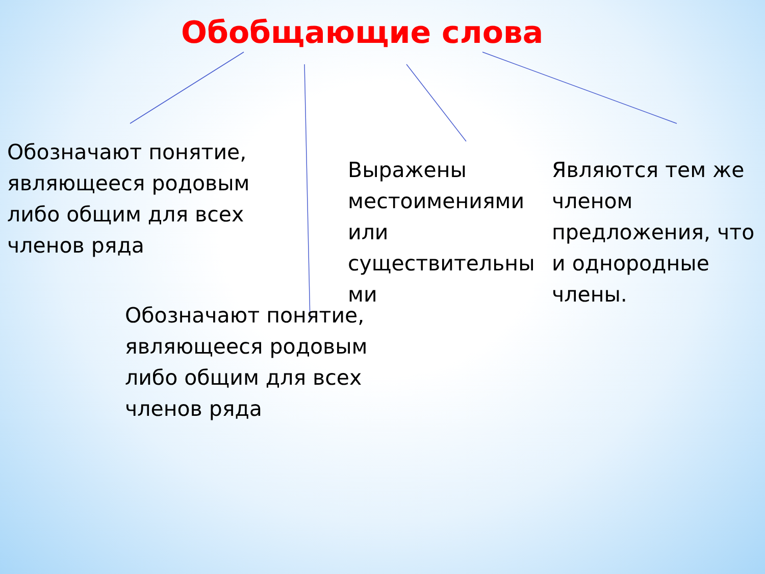Обобщающие слова
Обозначают понятие, являющееся родовым либо общим для всех членов ряда
Выражены местоимениями или существительны ми
Являются тем же членом предложения, что и однородные члены.
Обозначают понятие, являющееся родовым либо общим для всех членов ряда